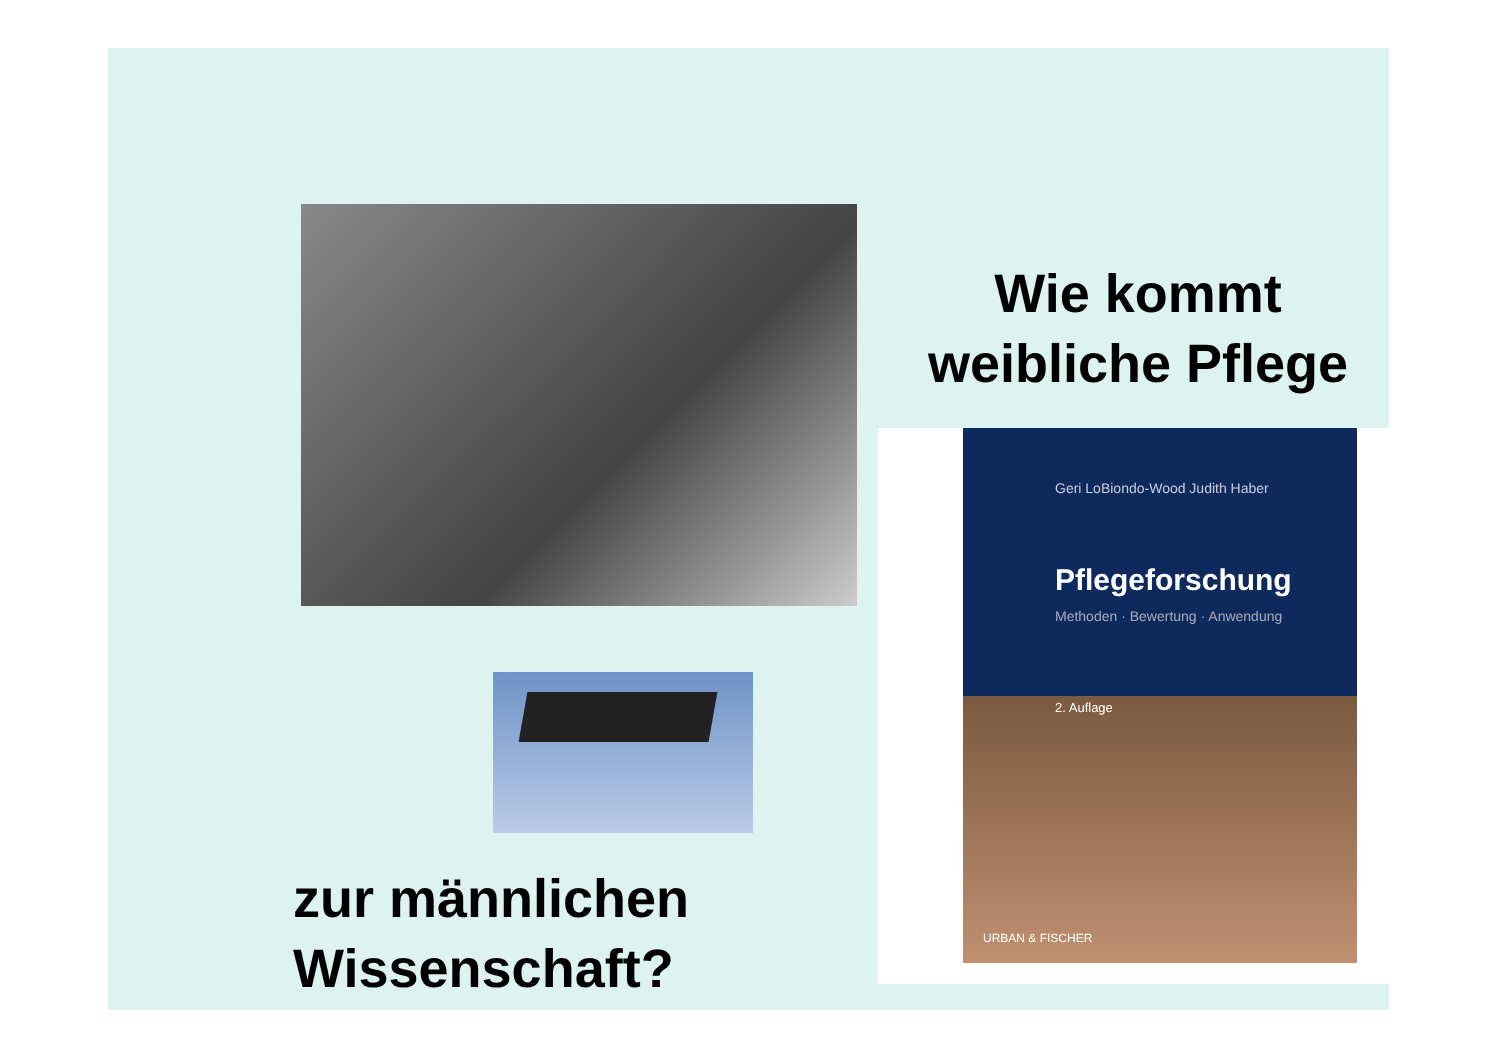Wie kommt weibliche Pflege
Geri LoBiondo-Wood Judith Haber
Pflegeforschung
Methoden · Bewertung · Anwendung
2. Auflage
URBAN & FISCHER
zur männlichen
Wissenschaft?